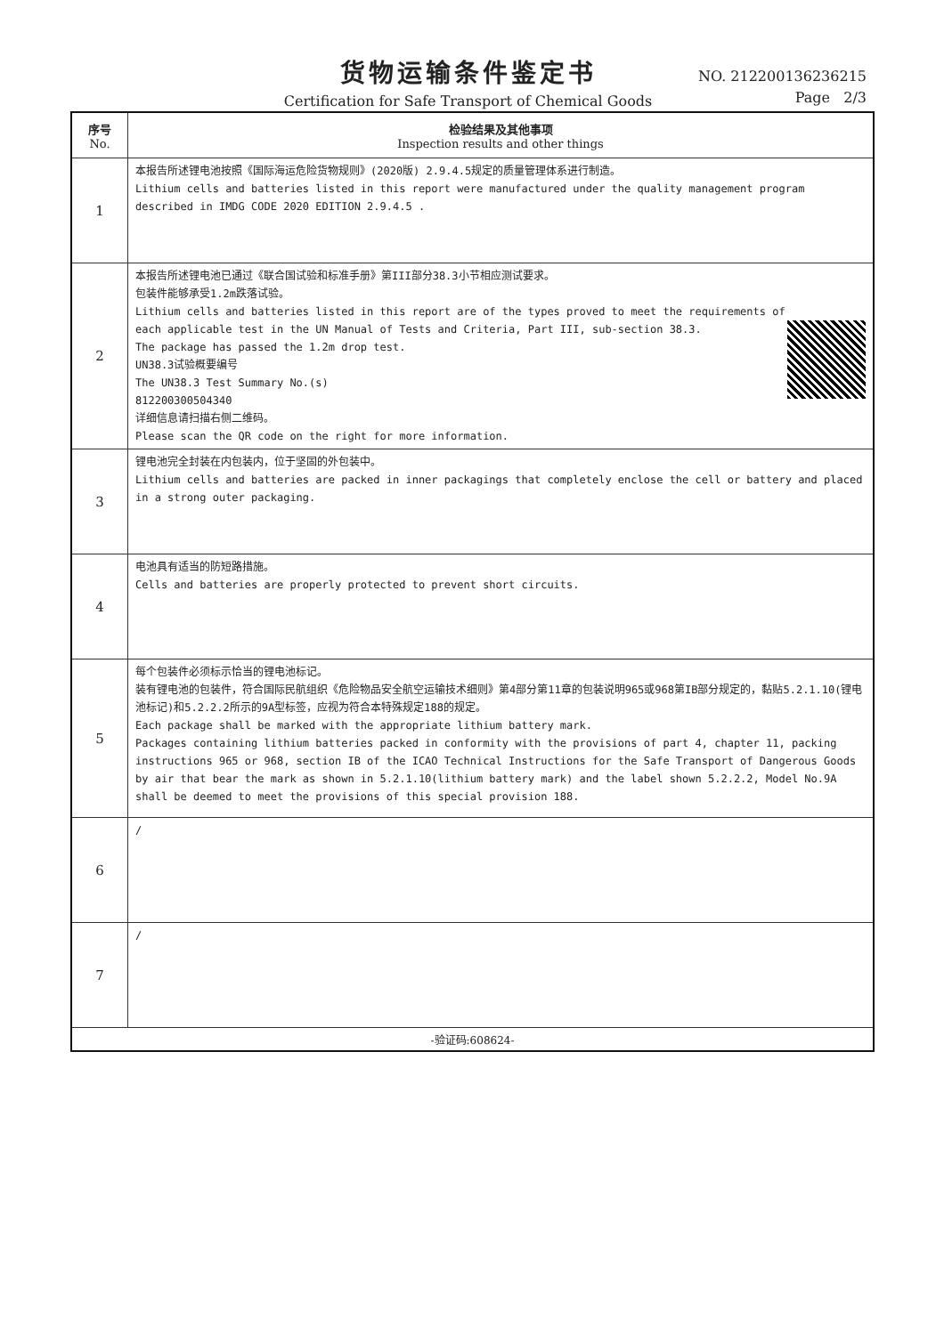货物运输条件鉴定书
Certification for Safe Transport of Chemical Goods
NO. 212200136236215
Page 2/3
| 序号 No. | 检验结果及其他事项 Inspection results and other things |
| --- | --- |
| 1 | 本报告所述锂电池按照《国际海运危险货物规则》(2020版) 2.9.4.5规定的质量管理体系进行制造。 Lithium cells and batteries listed in this report were manufactured under the quality management program described in IMDG CODE 2020 EDITION 2.9.4.5 . |
| 2 | 本报告所述锂电池已通过《联合国试验和标准手册》第III部分38.3小节相应测试要求。 包装件能够承受1.2m跌落试验。 Lithium cells and batteries listed in this report are of the types proved to meet the requirements of each applicable test in the UN Manual of Tests and Criteria, Part III, sub-section 38.3. The package has passed the 1.2m drop test. UN38.3试验概要编号 The UN38.3 Test Summary No.(s) 812200300504340 详细信息请扫描右侧二维码。 Please scan the QR code on the right for more information. |
| 3 | 锂电池完全封装在内包装内，位于坚固的外包装中。 Lithium cells and batteries are packed in inner packagings that completely enclose the cell or battery and placed in a strong outer packaging. |
| 4 | 电池具有适当的防短路措施。 Cells and batteries are properly protected to prevent short circuits. |
| 5 | 每个包装件必须标示恰当的锂电池标记。 装有锂电池的包装件，符合国际民航组织《危险物品安全航空运输技术细则》第4部分第11章的包装说明965或968第IB部分规定的，黏贴5.2.1.10(锂电池标记)和5.2.2.2所示的9A型标签，应视为符合本特殊规定188的规定。 Each package shall be marked with the appropriate lithium battery mark. Packages containing lithium batteries packed in conformity with the provisions of part 4, chapter 11, packing instructions 965 or 968, section IB of the ICAO Technical Instructions for the Safe Transport of Dangerous Goods by air that bear the mark as shown in 5.2.1.10(lithium battery mark) and the label shown 5.2.2.2, Model No.9A shall be deemed to meet the provisions of this special provision 188. |
| 6 | / |
| 7 | / |
| -验证码:608624- | |